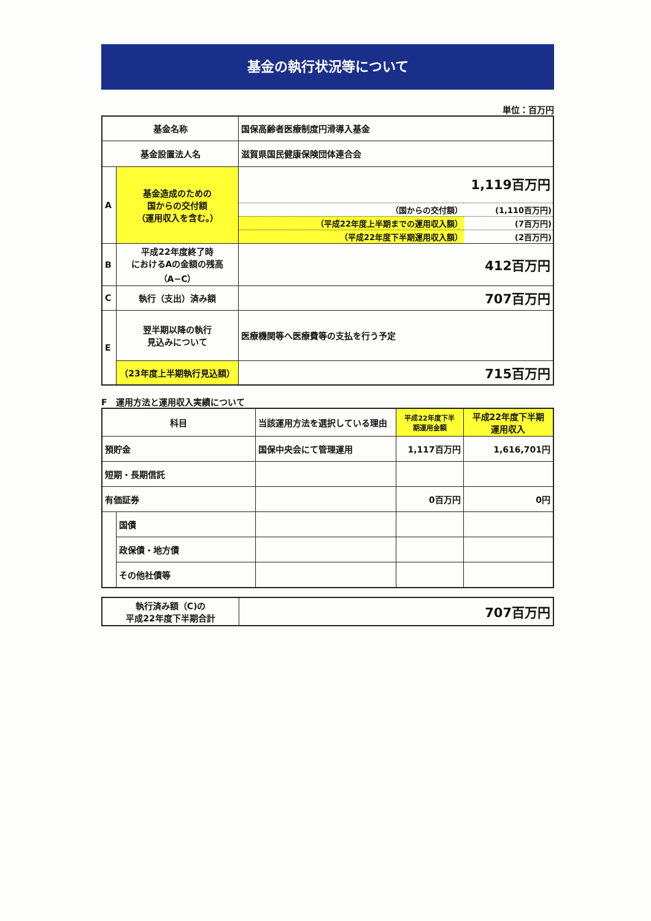基金の執行状況等について
単位：百万円
| 基金名称 | | 国保高齢者医療制度円滑導入基金 |
| 基金設置法人名 | | 滋賀県国民健康保険団体連合会 |
| A | 基金造成のための 国からの交付額 （運用収入を含む。） | 1,119百万円 / （国からの交付額） / (1,110百万円) / / （平成22年度上半期までの運用収入額） / (7百万円) / / （平成22年度下半期運用収入額） / (2百万円) / |
| B | 平成22年度終了時 におけるAの金額の残高 （A−C） | 412百万円 |
| C | 執行（支出）済み額 | 707百万円 |
| E | 翌半期以降の執行 見込みについて | 医療機関等へ医療費等の支払を行う予定 |
| | （23年度上半期執行見込額） | 715百万円 |
F　運用方法と運用収入実績について
| 科目 | | 当該運用方法を選択している理由 | 平成22年度下半 期運用金額 | 平成22年度下半期 運用収入 |
| 預貯金 | | 国保中央会にて管理運用 | 1,117百万円 | 1,616,701円 |
| 短期・長期信託 | | | | |
| 有価証券 | | | 0百万円 | 0円 |
| | 国債 | | | |
| | 政保債・地方債 | | | |
| | その他社債等 | | | |
| 執行済み額（C)の 平成22年度下半期合計 | 707百万円 |